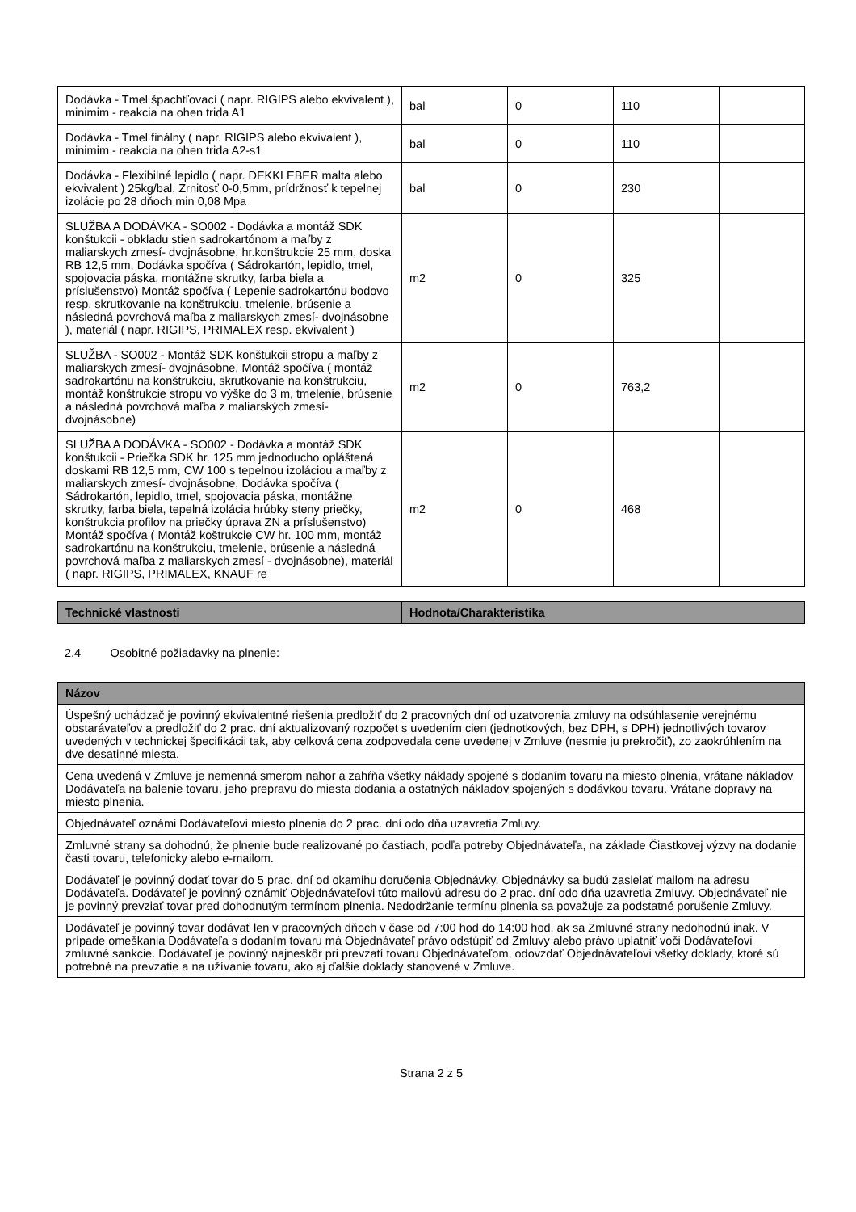| Dodávka - Tmel špachtľovací ( napr. RIGIPS alebo ekvivalent ), minimim - reakcia na ohen trida A1 | bal | 0 | 110 | |
| Dodávka - Tmel finálny ( napr. RIGIPS alebo ekvivalent ), minimim - reakcia na ohen trida A2-s1 | bal | 0 | 110 | |
| Dodávka - Flexibilné lepidlo ( napr. DEKKLEBER malta alebo ekvivalent ) 25kg/bal, Zrnitosť 0-0,5mm, prídržnosť k tepelnej izolácie po 28 dňoch min 0,08 Mpa | bal | 0 | 230 | |
| SLUŽBA A DODÁVKA - SO002 - Dodávka a montáž SDK konštukcii - obkladu stien sadrokartónom a maľby z maliarskych zmesí- dvojnásobne, hr.konštrukcie 25 mm, doska RB 12,5 mm, Dodávka spočíva ( Sádrokartón, lepidlo, tmel, spojovacia páska, montážne skrutky, farba biela a príslušenstvo) Montáž spočíva ( Lepenie sadrokartónu bodovo resp. skrutkovanie na konštrukciu, tmelenie, brúsenie a následná povrchová maľba z maliarskych zmesí- dvojnásobne ), materiál ( napr. RIGIPS, PRIMALEX resp. ekvivalent ) | m2 | 0 | 325 | |
| SLUŽBA - SO002 - Montáž SDK konštukcii stropu a maľby z maliarskych zmesí- dvojnásobne, Montáž spočíva ( montáž sadrokartónu na konštrukciu, skrutkovanie na konštrukciu, montáž konštrukcie stropu vo výške do 3 m, tmelenie, brúsenie a následná povrchová maľba z maliarských zmesí- dvojnásobne) | m2 | 0 | 763,2 | |
| SLUŽBA A DODÁVKA - SO002 - Dodávka a montáž SDK konštukcii - Priečka SDK hr. 125 mm jednoducho opláštená doskami RB 12,5 mm, CW 100 s tepelnou izoláciou a maľby z maliarskych zmesí- dvojnásobne, Dodávka spočíva ( Sádrokartón, lepidlo, tmel, spojovacia páska, montážne skrutky, farba biela, tepelná izolácia hrúbky steny priečky, konštrukcia profilov na priečky úprava ZN a príslušenstvo) Montáž spočíva ( Montáž koštrukcie CW hr. 100 mm, montáž sadrokartónu na konštrukciu, tmelenie, brúsenie a následná povrchová maľba z maliarskych zmesí - dvojnásobne), materiál ( napr. RIGIPS, PRIMALEX, KNAUF re | m2 | 0 | 468 | |
| Technické vlastnosti | Hodnota/Charakteristika |
| --- | --- |
2.4 Osobitné požiadavky na plnenie:
| Názov |
| --- |
| Úspešný uchádzač je povinný ekvivalentné riešenia predložiť do 2 pracovných dní od uzatvorenia zmluvy na odsúhlasenie verejnému obstarávateľov a predložiť do 2 prac. dní aktualizovaný rozpočet s uvedením cien (jednotkových, bez DPH, s DPH) jednotlivých tovarov uvedených v technickej špecifikácii tak, aby celková cena zodpovedala cene uvedenej v Zmluve (nesmie ju prekročiť), zo zaokrúhlením na dve desatinné miesta. |
| Cena uvedená v Zmluve je nemenná smerom nahor a zahŕňa všetky náklady spojené s dodaním tovaru na miesto plnenia, vrátane nákladov Dodávateľa na balenie tovaru, jeho prepravu do miesta dodania a ostatných nákladov spojených s dodávkou tovaru. Vrátane dopravy na miesto plnenia. |
| Objednávateľ oznámi Dodávateľovi miesto plnenia do 2 prac. dní odo dňa uzavretia Zmluvy. |
| Zmluvné strany sa dohodnú, že plnenie bude realizované po častiach, podľa potreby Objednávateľa, na základe Čiastkovej výzvy na dodanie časti tovaru, telefonicky alebo e-mailom. |
| Dodávateľ je povinný dodať tovar do 5 prac. dní od okamihu doručenia Objednávky. Objednávky sa budú zasielať mailom na adresu Dodávateľa. Dodávateľ je povinný oznámiť Objednávateľovi túto mailovú adresu do 2 prac. dní odo dňa uzavretia Zmluvy. Objednávateľ nie je povinný prevziať tovar pred dohodnutým termínom plnenia. Nedodržanie termínu plnenia sa považuje za podstatné porušenie Zmluvy. |
| Dodávateľ je povinný tovar dodávať len v pracovných dňoch v čase od 7:00 hod do 14:00 hod, ak sa Zmluvné strany nedohodnú inak. V prípade omeškania Dodávateľa s dodaním tovaru má Objednávateľ právo odstúpiť od Zmluvy alebo právo uplatniť voči Dodávateľovi zmluvné sankcie. Dodávateľ je povinný najneskôr pri prevzatí tovaru Objednávateľom, odovzdať Objednávateľovi všetky doklady, ktoré sú potrebné na prevzatie a na užívanie tovaru, ako aj ďalšie doklady stanovené v Zmluve. |
Strana 2 z 5